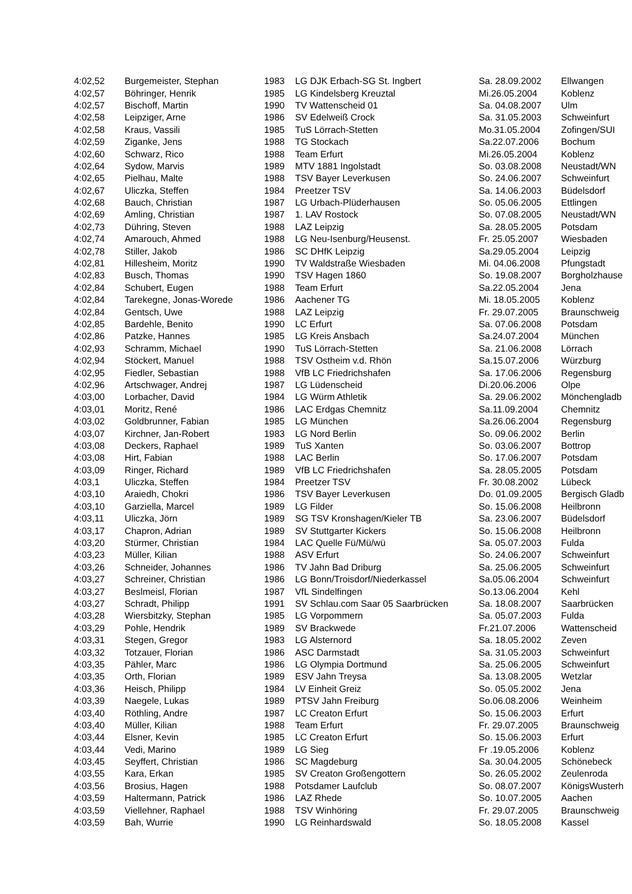| 4:02,52 | Burgemeister, Stephan | 1983 | LG DJK Erbach-SG St. Ingbert | Sa. 28.09.2002 | Ellwangen |
| 4:02,57 | Böhringer, Henrik | 1985 | LG Kindelsberg Kreuztal | Mi.26.05.2004 | Koblenz |
| 4:02,57 | Bischoff, Martin | 1990 | TV Wattenscheid 01 | Sa. 04.08.2007 | Ulm |
| 4:02,58 | Leipziger, Arne | 1986 | SV Edelweiß Crock | Sa. 31.05.2003 | Schweinfurt |
| 4:02,58 | Kraus, Vassili | 1985 | TuS Lörrach-Stetten | Mo.31.05.2004 | Zofingen/SUI |
| 4:02,59 | Ziganke, Jens | 1988 | TG Stockach | Sa.22.07.2006 | Bochum |
| 4:02,60 | Schwarz, Rico | 1988 | Team Erfurt | Mi.26.05.2004 | Koblenz |
| 4:02,64 | Sydow, Marvis | 1989 | MTV 1881 Ingolstadt | So. 03.08.2008 | Neustadt/WN |
| 4:02,65 | Pielhau, Malte | 1988 | TSV Bayer Leverkusen | So. 24.06.2007 | Schweinfurt |
| 4:02,67 | Uliczka, Steffen | 1984 | Preetzer TSV | Sa. 14.06.2003 | Büdelsdorf |
| 4:02,68 | Bauch, Christian | 1987 | LG Urbach-Plüderhausen | So. 05.06.2005 | Ettlingen |
| 4:02,69 | Amling, Christian | 1987 | 1. LAV Rostock | So. 07.08.2005 | Neustadt/WN |
| 4:02,73 | Dühring, Steven | 1988 | LAZ Leipzig | Sa. 28.05.2005 | Potsdam |
| 4:02,74 | Amarouch, Ahmed | 1988 | LG Neu-Isenburg/Heusenst. | Fr. 25.05.2007 | Wiesbaden |
| 4:02,78 | Stiller, Jakob | 1986 | SC DHfK Leipzig | Sa.29.05.2004 | Leipzig |
| 4:02,81 | Hillesheim, Moritz | 1990 | TV Waldstraße Wiesbaden | Mi. 04.06.2008 | Pfungstadt |
| 4:02,83 | Busch, Thomas | 1990 | TSV Hagen 1860 | So. 19.08.2007 | Borgholzhause |
| 4:02,84 | Schubert, Eugen | 1988 | Team Erfurt | Sa.22.05.2004 | Jena |
| 4:02,84 | Tarekegne, Jonas-Worede | 1986 | Aachener TG | Mi. 18.05.2005 | Koblenz |
| 4:02,84 | Gentsch, Uwe | 1988 | LAZ Leipzig | Fr. 29.07.2005 | Braunschweig |
| 4:02,85 | Bardehle, Benito | 1990 | LC Erfurt | Sa. 07.06.2008 | Potsdam |
| 4:02,86 | Patzke, Hannes | 1985 | LG Kreis Ansbach | Sa.24.07.2004 | München |
| 4:02,93 | Schramm, Michael | 1990 | TuS Lörrach-Stetten | Sa. 21.06.2008 | Lörrach |
| 4:02,94 | Stöckert, Manuel | 1988 | TSV Ostheim v.d. Rhön | Sa.15.07.2006 | Würzburg |
| 4:02,95 | Fiedler, Sebastian | 1988 | VfB LC Friedrichshafen | Sa. 17.06.2006 | Regensburg |
| 4:02,96 | Artschwager, Andrej | 1987 | LG Lüdenscheid | Di.20.06.2006 | Olpe |
| 4:03,00 | Lorbacher, David | 1984 | LG Würm Athletik | Sa. 29.06.2002 | Mönchengladb |
| 4:03,01 | Moritz, René | 1986 | LAC Erdgas Chemnitz | Sa.11.09.2004 | Chemnitz |
| 4:03,02 | Goldbrunner, Fabian | 1985 | LG München | Sa.26.06.2004 | Regensburg |
| 4:03,07 | Kirchner, Jan-Robert | 1983 | LG Nord Berlin | So. 09.06.2002 | Berlin |
| 4:03,08 | Deckers, Raphael | 1989 | TuS Xanten | So. 03.06.2007 | Bottrop |
| 4:03,08 | Hirt, Fabian | 1988 | LAC Berlin | So. 17.06.2007 | Potsdam |
| 4:03,09 | Ringer, Richard | 1989 | VfB LC Friedrichshafen | Sa. 28.05.2005 | Potsdam |
| 4:03,1 | Uliczka, Steffen | 1984 | Preetzer TSV | Fr. 30.08.2002 | Lübeck |
| 4:03,10 | Araiedh, Chokri | 1986 | TSV Bayer Leverkusen | Do. 01.09.2005 | Bergisch Gladb |
| 4:03,10 | Garziella, Marcel | 1989 | LG Filder | So. 15.06.2008 | Heilbronn |
| 4:03,11 | Uliczka, Jörn | 1989 | SG TSV Kronshagen/Kieler TB | Sa. 23.06.2007 | Büdelsdorf |
| 4:03,17 | Chapron, Adrian | 1989 | SV Stuttgarter Kickers | So. 15.06.2008 | Heilbronn |
| 4:03,20 | Stürmer, Christian | 1984 | LAC Quelle Fü/Mü/wü | Sa. 05.07.2003 | Fulda |
| 4:03,23 | Müller, Kilian | 1988 | ASV Erfurt | So. 24.06.2007 | Schweinfurt |
| 4:03,26 | Schneider, Johannes | 1986 | TV Jahn Bad Driburg | Sa. 25.06.2005 | Schweinfurt |
| 4:03,27 | Schreiner, Christian | 1986 | LG Bonn/Troisdorf/Niederkassel | Sa.05.06.2004 | Schweinfurt |
| 4:03,27 | Beslmeisl, Florian | 1987 | VfL Sindelfingen | So.13.06.2004 | Kehl |
| 4:03,27 | Schradt, Philipp | 1991 | SV Schlau.com Saar 05 Saarbrücken | Sa. 18.08.2007 | Saarbrücken |
| 4:03,28 | Wiersbitzky, Stephan | 1985 | LG Vorpommern | Sa. 05.07.2003 | Fulda |
| 4:03,29 | Pohle, Hendrik | 1989 | SV Brackwede | Fr.21.07.2006 | Wattenscheid |
| 4:03,31 | Stegen, Gregor | 1983 | LG Alsternord | Sa. 18.05.2002 | Zeven |
| 4:03,32 | Totzauer, Florian | 1986 | ASC Darmstadt | Sa. 31.05.2003 | Schweinfurt |
| 4:03,35 | Pähler, Marc | 1986 | LG Olympia Dortmund | Sa. 25.06.2005 | Schweinfurt |
| 4:03,35 | Orth, Florian | 1989 | ESV Jahn Treysa | Sa. 13.08.2005 | Wetzlar |
| 4:03,36 | Heisch, Philipp | 1984 | LV Einheit Greiz | So. 05.05.2002 | Jena |
| 4:03,39 | Naegele, Lukas | 1989 | PTSV Jahn Freiburg | So.06.08.2006 | Weinheim |
| 4:03,40 | Röthling, Andre | 1987 | LC Creaton Erfurt | So. 15.06.2003 | Erfurt |
| 4:03,40 | Müller, Kilian | 1988 | Team Erfurt | Fr. 29.07.2005 | Braunschweig |
| 4:03,44 | Elsner, Kevin | 1985 | LC Creaton Erfurt | So. 15.06.2003 | Erfurt |
| 4:03,44 | Vedi, Marino | 1989 | LG Sieg | Fr .19.05.2006 | Koblenz |
| 4:03,45 | Seyffert, Christian | 1986 | SC Magdeburg | Sa. 30.04.2005 | Schönebeck |
| 4:03,55 | Kara, Erkan | 1985 | SV Creaton Großengottern | So. 26.05.2002 | Zeulenroda |
| 4:03,56 | Brosius, Hagen | 1988 | Potsdamer Laufclub | So. 08.07.2007 | KönigsWusterh |
| 4:03,59 | Haltermann, Patrick | 1986 | LAZ Rhede | So. 10.07.2005 | Aachen |
| 4:03,59 | Viellehner, Raphael | 1988 | TSV Winhöring | Fr. 29.07.2005 | Braunschweig |
| 4:03,59 | Bah, Wurrie | 1990 | LG Reinhardswald | So. 18.05.2008 | Kassel |